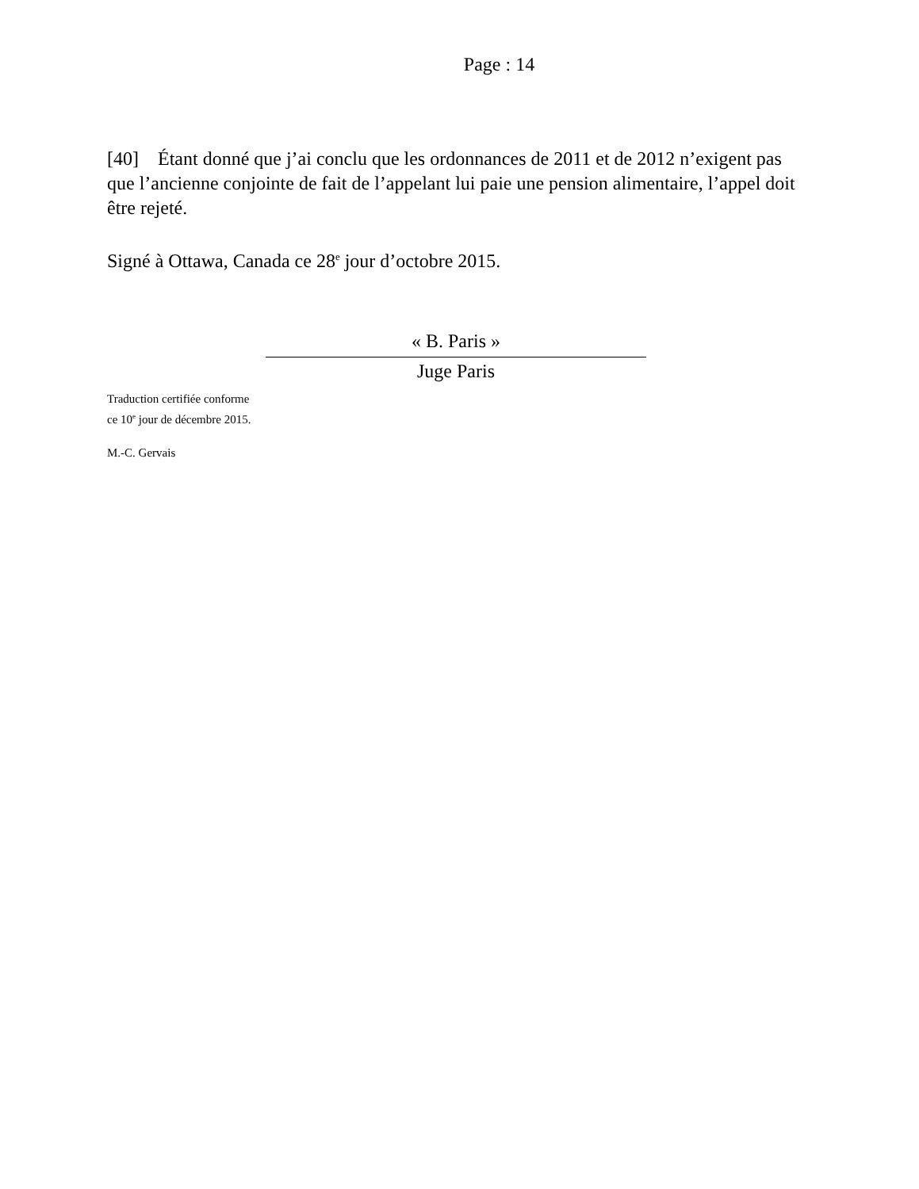Page : 14
[40] Étant donné que j’ai conclu que les ordonnances de 2011 et de 2012 n’exigent pas que l’ancienne conjointe de fait de l’appelant lui paie une pension alimentaire, l’appel doit être rejeté.
Signé à Ottawa, Canada ce 28<sup>e</sup> jour d’octobre 2015.
« B. Paris »
Juge Paris
Traduction certifiée conforme
ce 10<sup>e</sup> jour de décembre 2015.
M.-C. Gervais